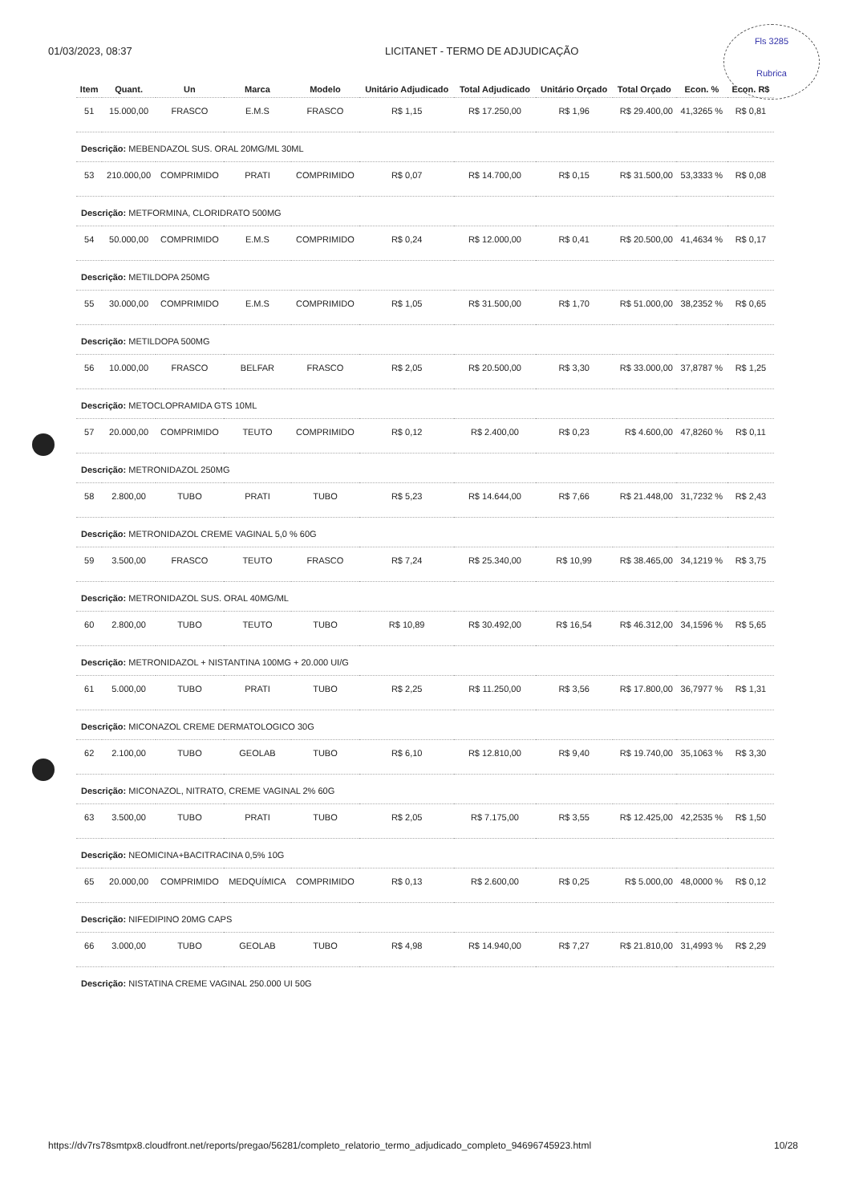01/03/2023, 08:37 LICITANET - TERMO DE ADJUDICAÇÃO
Fls 3285
Rubrica
| Item | Quant. | Un | Marca | Modelo | Unitário Adjudicado | Total Adjudicado | Unitário Orçado | Total Orçado | Econ. % | Econ. R$ |
| --- | --- | --- | --- | --- | --- | --- | --- | --- | --- | --- |
| 51 | 15.000,00 | FRASCO | E.M.S | FRASCO | R$ 1,15 | R$ 17.250,00 | R$ 1,96 | R$ 29.400,00 | 41,3265 % | R$ 0,81 |
| Descrição: MEBENDAZOL SUS. ORAL 20MG/ML 30ML | | | | | | | | | | |
| 53 | 210.000,00 | COMPRIMIDO | PRATI | COMPRIMIDO | R$ 0,07 | R$ 14.700,00 | R$ 0,15 | R$ 31.500,00 | 53,3333 % | R$ 0,08 |
| Descrição: METFORMINA, CLORIDRATO 500MG | | | | | | | | | | |
| 54 | 50.000,00 | COMPRIMIDO | E.M.S | COMPRIMIDO | R$ 0,24 | R$ 12.000,00 | R$ 0,41 | R$ 20.500,00 | 41,4634 % | R$ 0,17 |
| Descrição: METILDOPA 250MG | | | | | | | | | | |
| 55 | 30.000,00 | COMPRIMIDO | E.M.S | COMPRIMIDO | R$ 1,05 | R$ 31.500,00 | R$ 1,70 | R$ 51.000,00 | 38,2352 % | R$ 0,65 |
| Descrição: METILDOPA 500MG | | | | | | | | | | |
| 56 | 10.000,00 | FRASCO | BELFAR | FRASCO | R$ 2,05 | R$ 20.500,00 | R$ 3,30 | R$ 33.000,00 | 37,8787 % | R$ 1,25 |
| Descrição: METOCLOPRAMIDA GTS 10ML | | | | | | | | | | |
| 57 | 20.000,00 | COMPRIMIDO | TEUTO | COMPRIMIDO | R$ 0,12 | R$ 2.400,00 | R$ 0,23 | R$ 4.600,00 | 47,8260 % | R$ 0,11 |
| Descrição: METRONIDAZOL 250MG | | | | | | | | | | |
| 58 | 2.800,00 | TUBO | PRATI | TUBO | R$ 5,23 | R$ 14.644,00 | R$ 7,66 | R$ 21.448,00 | 31,7232 % | R$ 2,43 |
| Descrição: METRONIDAZOL CREME VAGINAL 5,0 % 60G | | | | | | | | | | |
| 59 | 3.500,00 | FRASCO | TEUTO | FRASCO | R$ 7,24 | R$ 25.340,00 | R$ 10,99 | R$ 38.465,00 | 34,1219 % | R$ 3,75 |
| Descrição: METRONIDAZOL SUS. ORAL 40MG/ML | | | | | | | | | | |
| 60 | 2.800,00 | TUBO | TEUTO | TUBO | R$ 10,89 | R$ 30.492,00 | R$ 16,54 | R$ 46.312,00 | 34,1596 % | R$ 5,65 |
| Descrição: METRONIDAZOL + NISTANTINA 100MG + 20.000 UI/G | | | | | | | | | | |
| 61 | 5.000,00 | TUBO | PRATI | TUBO | R$ 2,25 | R$ 11.250,00 | R$ 3,56 | R$ 17.800,00 | 36,7977 % | R$ 1,31 |
| Descrição: MICONAZOL CREME DERMATOLOGICO 30G | | | | | | | | | | |
| 62 | 2.100,00 | TUBO | GEOLAB | TUBO | R$ 6,10 | R$ 12.810,00 | R$ 9,40 | R$ 19.740,00 | 35,1063 % | R$ 3,30 |
| Descrição: MICONAZOL, NITRATO, CREME VAGINAL 2% 60G | | | | | | | | | | |
| 63 | 3.500,00 | TUBO | PRATI | TUBO | R$ 2,05 | R$ 7.175,00 | R$ 3,55 | R$ 12.425,00 | 42,2535 % | R$ 1,50 |
| Descrição: NEOMICINA+BACITRACINA 0,5% 10G | | | | | | | | | | |
| 65 | 20.000,00 | COMPRIMIDO | MEDQUÍMICA | COMPRIMIDO | R$ 0,13 | R$ 2.600,00 | R$ 0,25 | R$ 5.000,00 | 48,0000 % | R$ 0,12 |
| Descrição: NIFEDIPINO 20MG CAPS | | | | | | | | | | |
| 66 | 3.000,00 | TUBO | GEOLAB | TUBO | R$ 4,98 | R$ 14.940,00 | R$ 7,27 | R$ 21.810,00 | 31,4993 % | R$ 2,29 |
| Descrição: NISTATINA CREME VAGINAL 250.000 UI 50G | | | | | | | | | | |
https://dv7rs78smtpx8.cloudfront.net/reports/pregao/56281/completo_relatorio_termo_adjudicado_completo_94696745923.html 10/28